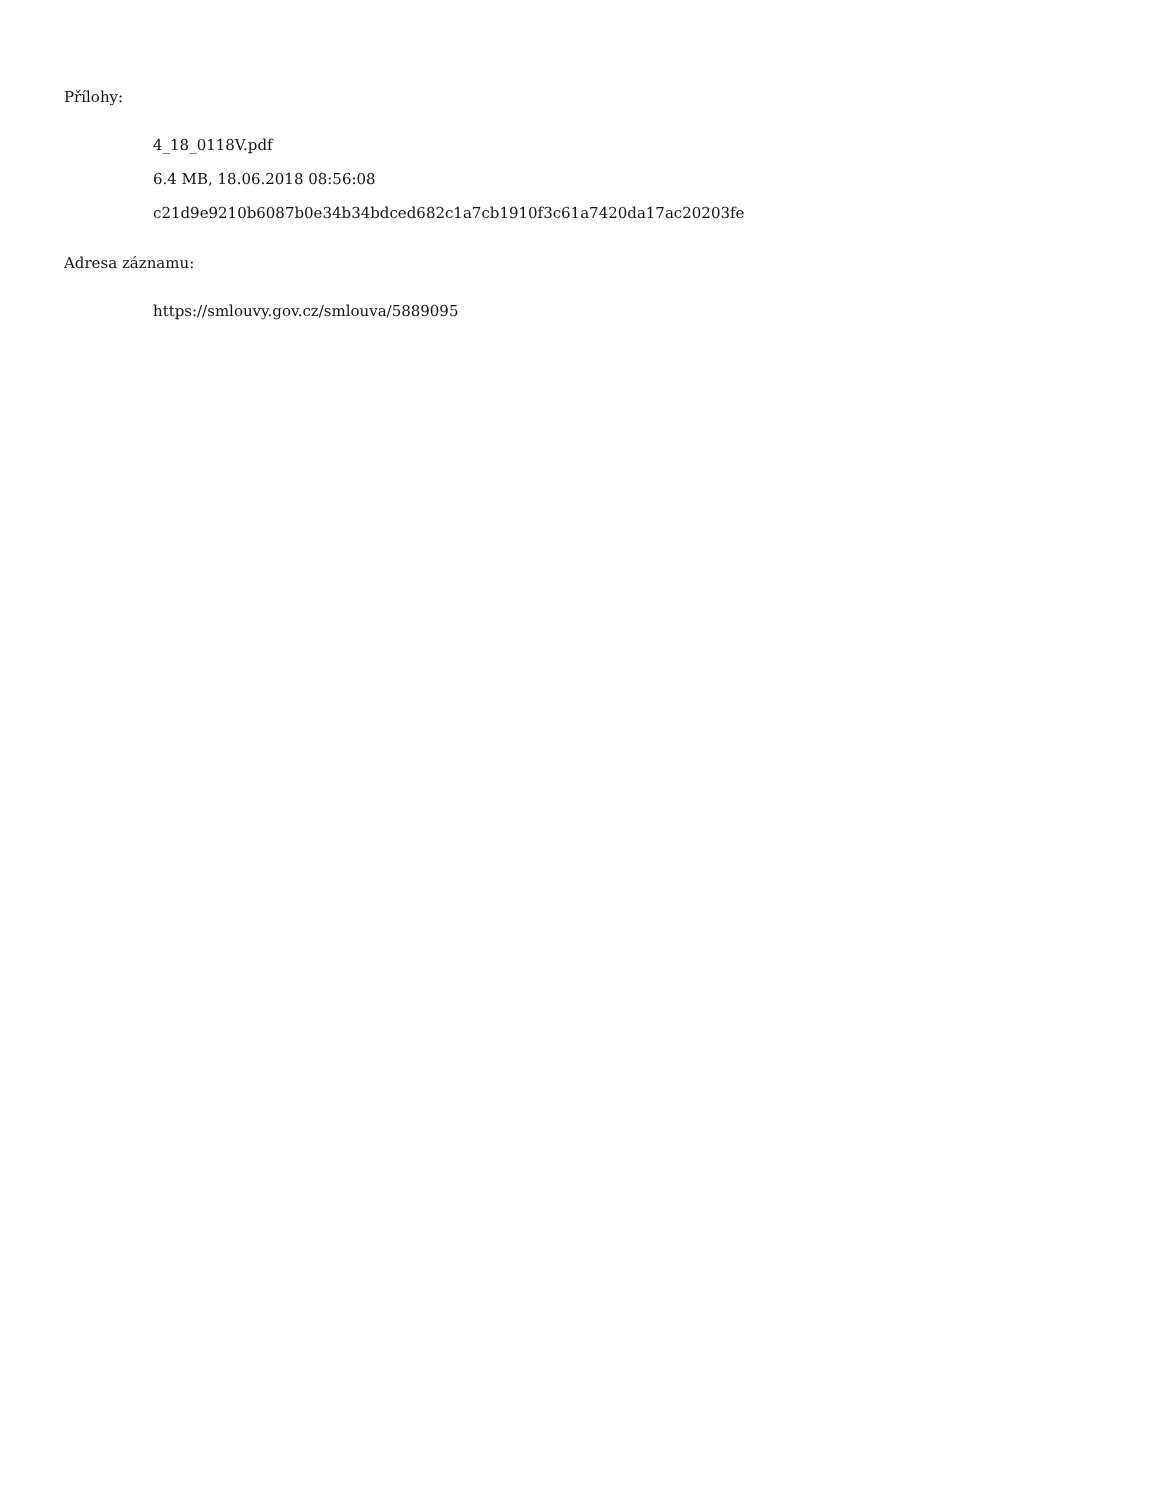Přílohy:
4_18_0118V.pdf
6.4 MB, 18.06.2018 08:56:08
c21d9e9210b6087b0e34b34bdced682c1a7cb1910f3c61a7420da17ac20203fe
Adresa záznamu:
https://smlouvy.gov.cz/smlouva/5889095